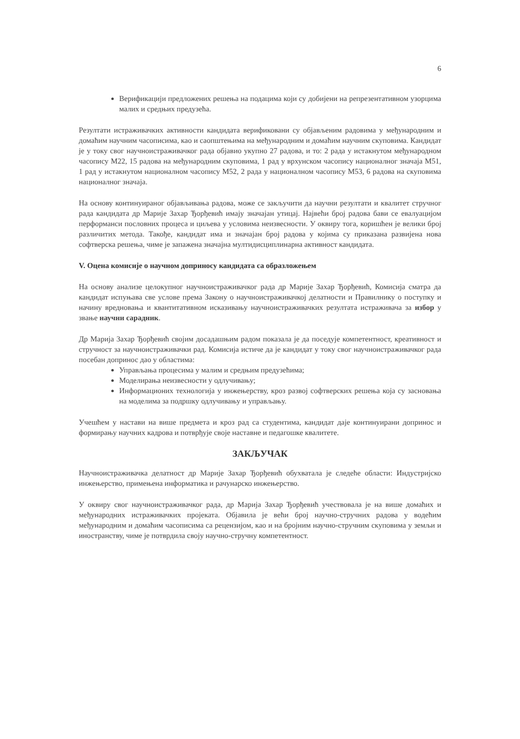6
Верификацији предложених решења на подацима који су добијени на репрезентативном узорцима малих и средњих предузећа.
Резултати истраживачких активности кандидата верификовани су објављеним радовима у међународним и домаћим научним часописима, као и саопштењима на међународним и домаћим научним скуповима. Кандидат је у току свог научноистраживачког рада објавио укупно 27 радова, и то: 2 рада у истакнутом међународном часопису М22, 15 радова на међународним скуповима, 1 рад у врхунском часопису националног значаја М51, 1 рад у истакнутом националном часопису М52, 2 рада у националном часопису М53, 6 радова на скуповима националног значаја.
На основу континуираног објављивања радова, може се закључити да научни резултати и квалитет стручног рада кандидата др Марије Захар Ђорђевић имају значајан утицај. Највећи број радова бави се евалуацијом перформанси пословних процеса и циљева у условима неизвесности. У оквиру тога, коришћен је велики број различитих метода. Такође, кандидат има и значајан број радова у којима су приказана развијена нова софтверска решења, чиме је запажена значајна мултидисциплинарна активност кандидата.
V. Оцена комисије о научном доприносу кандидата са образложењем
На основу анализе целокупног научноистраживачког рада др Марије Захар Ђорђевић, Комисија сматра да кандидат испуњава све услове према Закону о научноистраживачкој делатности и Правилнику о поступку и начину вредновања и квантитативном исказивању научноистраживачких резултата истраживача за избор у звање научни сарадник.
Др Марија Захар Ђорђевић својим досадашњим радом показала је да поседује компетентност, креативност и стручност за научноистраживачки рад. Комисија истиче да је кандидат у току свог научноистраживачког рада посебан допринос дао у областима:
Управљања процесима у малим и средњим предузећима;
Моделирања неизвесности у одлучивању;
Информационих технологија у инжењерству, кроз развој софтверских решења која су засновања на моделима за подршку одлучивању и управљању.
Учешћем у настави на више предмета и кроз рад са студентима, кандидат даје континуирани допринос и формирању научних кадрова и потврђује своје наставне и педагошке квалитете.
ЗАКЉУЧАК
Научноистраживачка делатност др Марије Захар Ђорђевић обухватала је следеће области: Индустријско инжењерство, примењена информатика и рачунарско инжењерство.
У оквиру свог научноистраживачког рада, др Марија Захар Ђорђевић учествовала је на више домаћих и међународних истраживачких пројеката. Објавила је већи број научно-стручних радова у водећим међународним и домаћим часописима са рецензијом, као и на бројним научно-стручним скуповима у земљи и иностранству, чиме је потврдила своју научно-стручну компетентност.